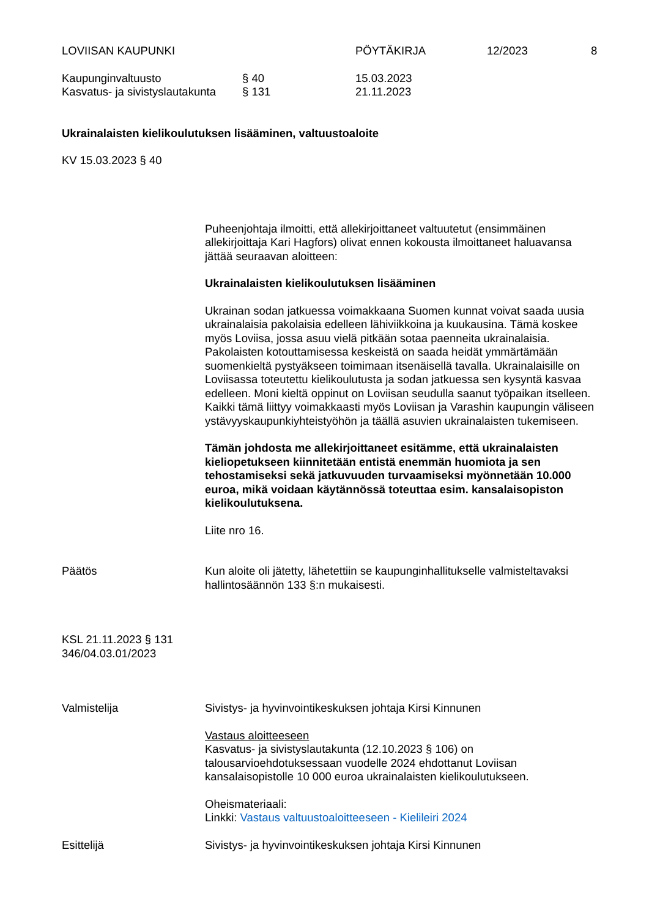LOVIISAN KAUPUNKI PÖYTÄKIRJA 12/2023 8
Kaupunginvaltuusto § 40 15.03.2023
Kasvatus- ja sivistyslautakunta
§ 131 21.11.2023
Ukrainalaisten kielikoulutuksen lisääminen, valtuustoaloite
KV 15.03.2023 § 40
Puheenjohtaja ilmoitti, että allekirjoittaneet valtuutetut (ensimmäinen allekirjoittaja Kari Hagfors) olivat ennen kokousta ilmoittaneet haluavansa jättää seuraavan aloitteen:
Ukrainalaisten kielikoulutuksen lisääminen
Ukrainan sodan jatkuessa voimakkaana Suomen kunnat voivat saada uusia ukrainalaisia pakolaisia edelleen lähiviikkoina ja kuukausina. Tämä koskee myös Loviisa, jossa asuu vielä pitkään sotaa paenneita ukrainalaisia. Pakolaisten kotouttamisessa keskeistä on saada heidät ymmärtämään suomenkieltä pystyäkseen toimimaan itsenäisellä tavalla. Ukrainalaisille on Loviisassa toteutettu kielikoulutusta ja sodan jatkuessa sen kysyntä kasvaa edelleen. Moni kieltä oppinut on Loviisan seudulla saanut työpaikan itselleen. Kaikki tämä liittyy voimakkaasti myös Loviisan ja Varashin kaupungin väliseen ystävyyskaupunkiyhteistyöhön ja täällä asuvien ukrainalaisten tukemiseen.
Tämän johdosta me allekirjoittaneet esitämme, että ukrainalaisten kieliopetukseen kiinnitetään entistä enemmän huomiota ja sen tehostamiseksi sekä jatkuvuuden turvaamiseksi myönnetään 10.000 euroa, mikä voidaan käytännössä toteuttaa esim. kansalaisopiston kielikoulutuksena.
Liite nro 16.
Päätös Kun aloite oli jätetty, lähetettiin se kaupunginhallitukselle valmisteltavaksi hallintosäännön 133 §:n mukaisesti.
KSL 21.11.2023 § 131
346/04.03.01/2023
Valmistelija Sivistys- ja hyvinvointikeskuksen johtaja Kirsi Kinnunen
Vastaus aloitteeseen
Kasvatus- ja sivistyslautakunta (12.10.2023 § 106) on talousarvioehdotuksessaan vuodelle 2024 ehdottanut Loviisan kansalaisopistolle 10 000 euroa ukrainalaisten kielikoulutukseen.
Oheismateriaali:
Linkki: Vastaus valtuustoaloitteeseen - Kielileiri 2024
Esittelijä Sivistys- ja hyvinvointikeskuksen johtaja Kirsi Kinnunen